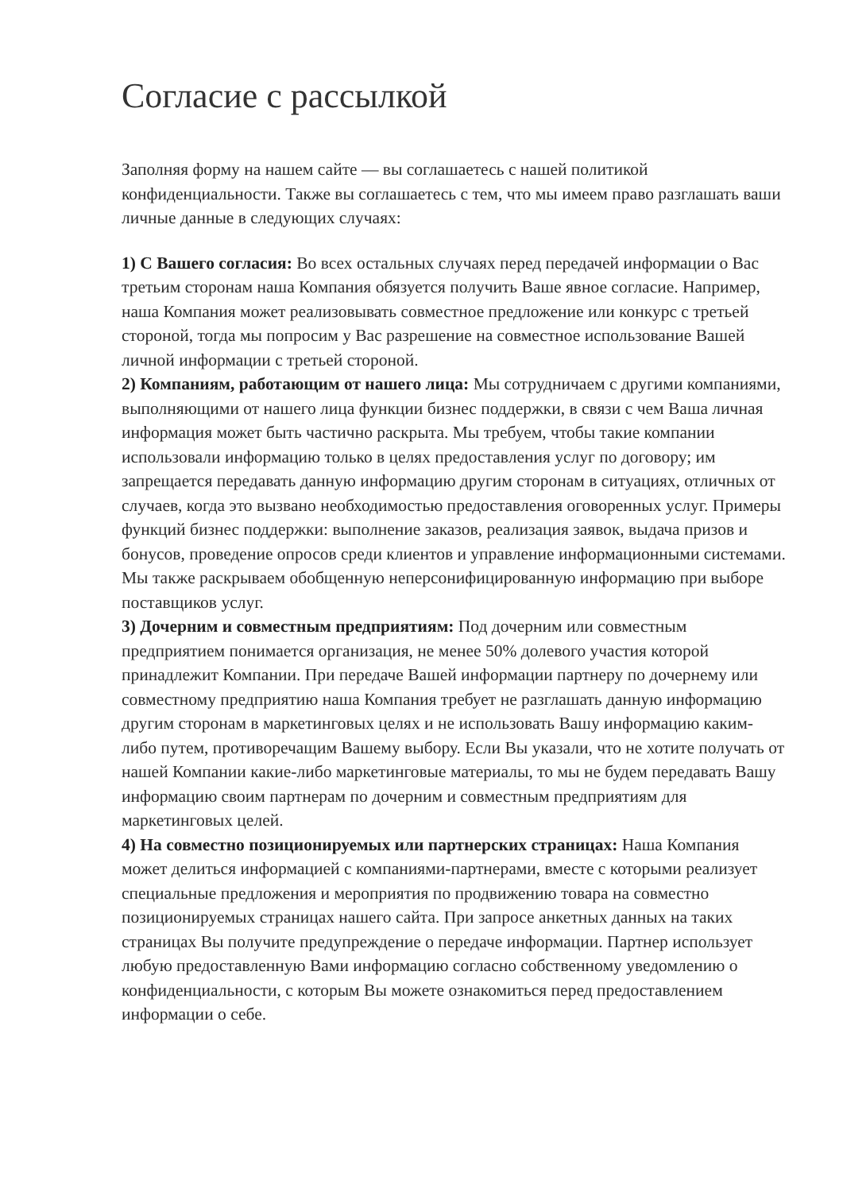Согласие с рассылкой
Заполняя форму на нашем сайте — вы соглашаетесь с нашей политикой конфиденциальности. Также вы соглашаетесь с тем, что мы имеем право разглашать ваши личные данные в следующих случаях:
1) С Вашего согласия: Во всех остальных случаях перед передачей информации о Вас третьим сторонам наша Компания обязуется получить Ваше явное согласие. Например, наша Компания может реализовывать совместное предложение или конкурс с третьей стороной, тогда мы попросим у Вас разрешение на совместное использование Вашей личной информации с третьей стороной.
2) Компаниям, работающим от нашего лица: Мы сотрудничаем с другими компаниями, выполняющими от нашего лица функции бизнес поддержки, в связи с чем Ваша личная информация может быть частично раскрыта. Мы требуем, чтобы такие компании использовали информацию только в целях предоставления услуг по договору; им запрещается передавать данную информацию другим сторонам в ситуациях, отличных от случаев, когда это вызвано необходимостью предоставления оговоренных услуг. Примеры функций бизнес поддержки: выполнение заказов, реализация заявок, выдача призов и бонусов, проведение опросов среди клиентов и управление информационными системами. Мы также раскрываем обобщенную неперсонифицированную информацию при выборе поставщиков услуг.
3) Дочерним и совместным предприятиям: Под дочерним или совместным предприятием понимается организация, не менее 50% долевого участия которой принадлежит Компании. При передаче Вашей информации партнеру по дочернему или совместному предприятию наша Компания требует не разглашать данную информацию другим сторонам в маркетинговых целях и не использовать Вашу информацию каким-либо путем, противоречащим Вашему выбору. Если Вы указали, что не хотите получать от нашей Компании какие-либо маркетинговые материалы, то мы не будем передавать Вашу информацию своим партнерам по дочерним и совместным предприятиям для маркетинговых целей.
4) На совместно позиционируемых или партнерских страницах: Наша Компания может делиться информацией с компаниями-партнерами, вместе с которыми реализует специальные предложения и мероприятия по продвижению товара на совместно позиционируемых страницах нашего сайта. При запросе анкетных данных на таких страницах Вы получите предупреждение о передаче информации. Партнер использует любую предоставленную Вами информацию согласно собственному уведомлению о конфиденциальности, с которым Вы можете ознакомиться перед предоставлением информации о себе.